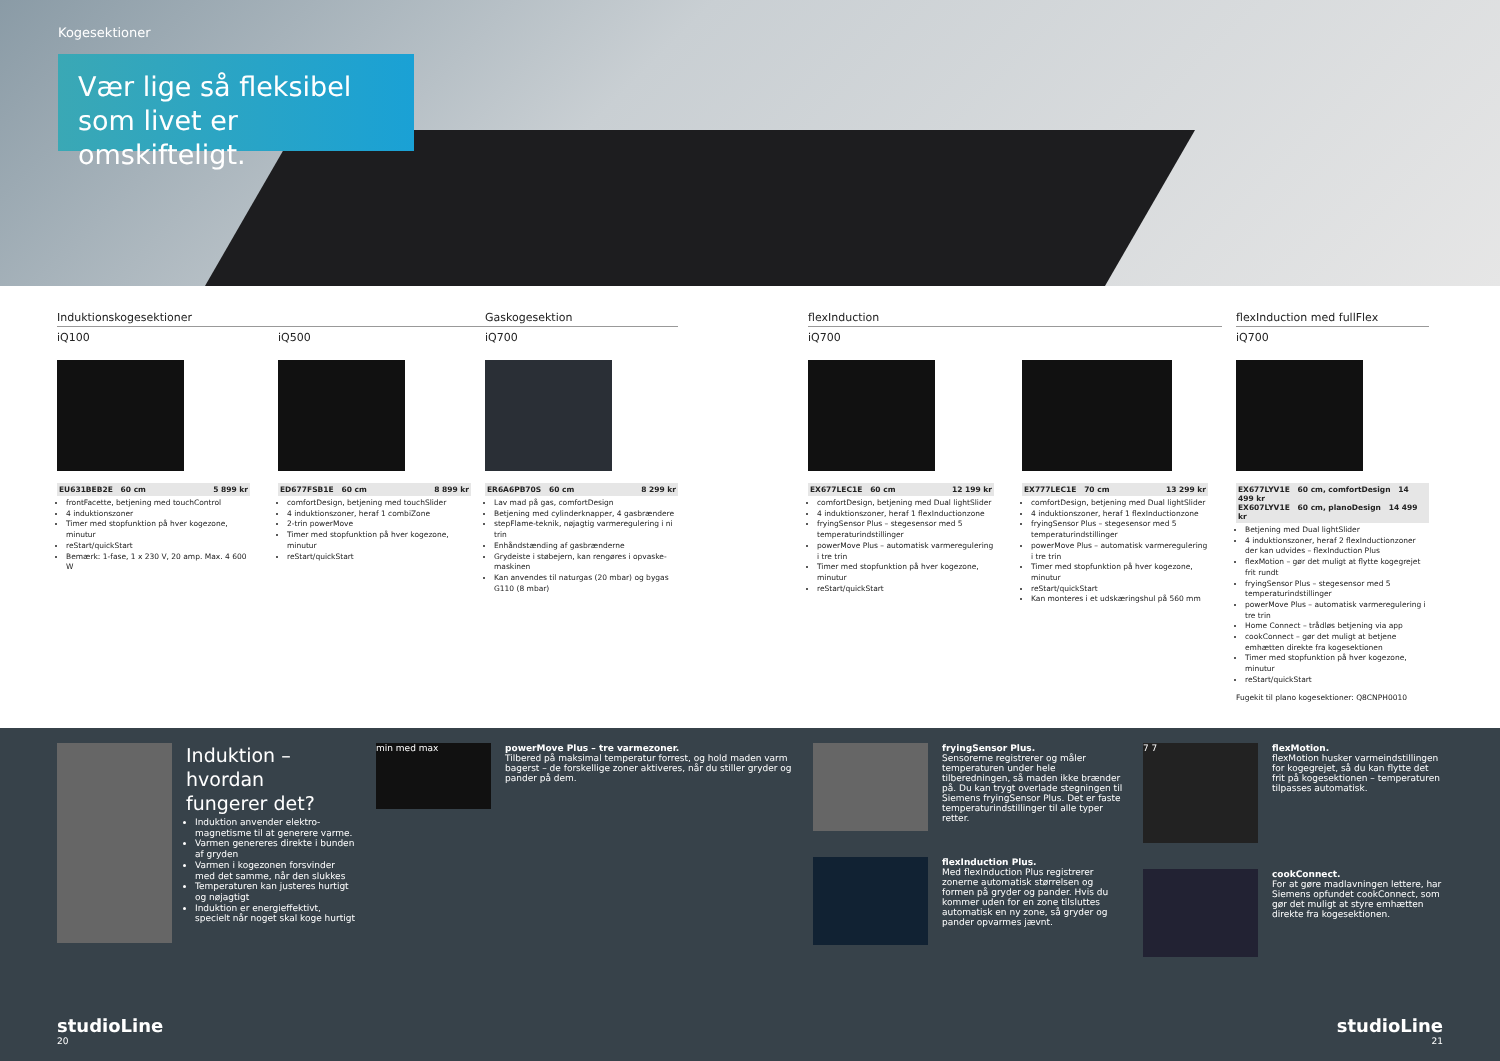Kogesektioner
Vær lige så fleksibel
som livet er omskifteligt.
Induktionskogesektioner
iQ100
EU631BEB2E 60 cm 5 899 kr
frontFacette, betjening med touchControl
4 induktionszoner
Timer med stopfunktion på hver kogezone, minutur
reStart/quickStart
Bemærk: 1-fase, 1 x 230 V, 20 amp. Max. 4 600 W
iQ500
ED677FSB1E 60 cm 8 899 kr
comfortDesign, betjening med touchSlider
4 induktionszoner, heraf 1 combiZone
2-trin powerMove
Timer med stopfunktion på hver kogezone, minutur
reStart/quickStart
Gaskogesektion
iQ700
ER6A6PB70S 60 cm 8 299 kr
Lav mad på gas, comfortDesign
Betjening med cylinderknapper, 4 gasbrændere
stepFlame-teknik, nøjagtig varmeregulering i ni trin
Enhåndstænding af gasbrænderne
Grydeiste i støbejern, kan rengøres i opvaske­maskinen
Kan anvendes til naturgas (20 mbar) og bygas G110 (8 mbar)
flexInduction
iQ700
EX677LEC1E 60 cm 12 199 kr
comfortDesign, betjening med Dual lightSlider
4 induktionszoner, heraf 1 flexInductionzone
fryingSensor Plus – stegesensor med 5 temperaturindstillinger
powerMove Plus – automatisk varmeregulering i tre trin
Timer med stopfunktion på hver kogezone, minutur
reStart/quickStart
EX777LEC1E 70 cm 13 299 kr
comfortDesign, betjening med Dual lightSlider
4 induktionszoner, heraf 1 flexInductionzone
fryingSensor Plus – stegesensor med 5 temperaturindstillinger
powerMove Plus – automatisk varmeregulering i tre trin
Timer med stopfunktion på hver kogezone, minutur
reStart/quickStart
Kan monteres i et udskæringshul på 560 mm
flexInduction med fullFlex
iQ700
EX677LYV1E 60 cm, comfortDesign 14 499 kr
EX607LYV1E 60 cm, planoDesign 14 499 kr
Betjening med Dual lightSlider
4 induktionszoner, heraf 2 flexInductionzoner der kan udvides – flexInduction Plus
flexMotion – gør det muligt at flytte kogegrejet frit rundt
fryingSensor Plus – stegesensor med 5 temperaturindstillinger
powerMove Plus – automatisk varmeregulering i tre trin
Home Connect – trådløs betjening via app
cookConnect – gør det muligt at betjene emhætten direkte fra kogesektionen
Timer med stopfunktion på hver kogezone, minutur
reStart/quickStart
Fugekit til plano kogesektioner: Q8CNPH0010
Induktion –
hvordan
fungerer det?
Induktion anvender elektro­magnetisme til at generere varme.
Varmen genereres direkte i bunden af gryden
Varmen i kogezonen forsvinder med det samme, når den slukkes
Temperaturen kan justeres hurtigt og nøjagtigt
Induktion er energieffektivt, specielt når noget skal koge hurtigt
studioLine
20
min med max
powerMove Plus – tre varmezoner.
Tilbered på maksimal temperatur forrest, og hold maden varm bagerst – de forskellige zoner aktiveres, når du stiller gryder og pander på dem.
fryingSensor Plus.
Sensorerne registrerer og måler temperaturen under hele tilberedningen, så maden ikke brænder på. Du kan trygt overlade stegningen til Siemens fryingSensor Plus. Det er faste tempe­raturindstillinger til alle typer retter.
flexInduction Plus.
Med flexInduction Plus registrerer zonerne automatisk størrelsen og formen på gryder og pander. Hvis du kommer uden for en zone tilsluttes automatisk en ny zone, så gryder og pander opvarmes jævnt.
7 7
flexMotion.
flexMotion husker varmeindstillingen for kogegrejet, så du kan flytte det frit på kogesektionen – temperaturen tilpasses automatisk.
cookConnect.
For at gøre madlavningen lettere, har Siemens opfundet cookConnect, som gør det muligt at styre emhætten direkte fra kogesektionen.
studioLine
21